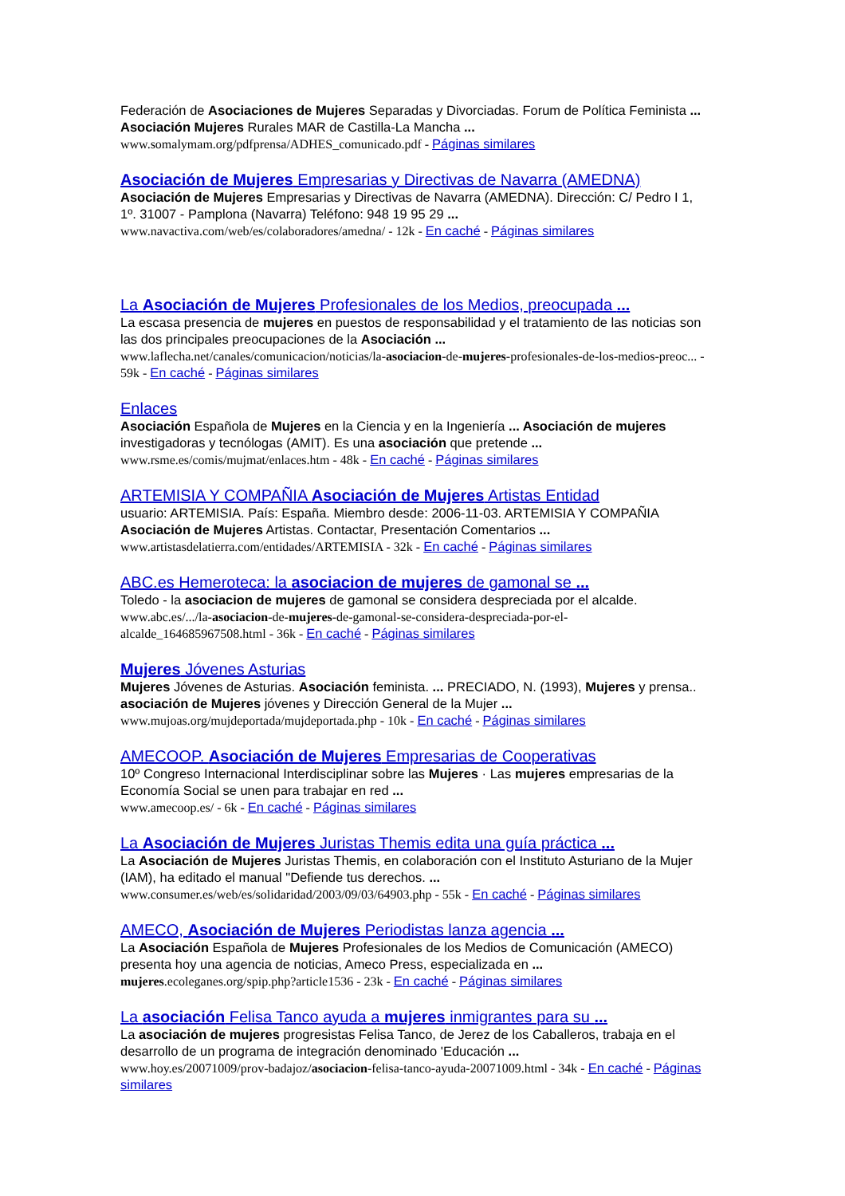Federación de Asociaciones de Mujeres Separadas y Divorciadas. Forum de Política Feminista ... Asociación Mujeres Rurales MAR de Castilla-La Mancha ...
www.somalymam.org/pdfprensa/ADHES_comunicado.pdf - Páginas similares
Asociación de Mujeres Empresarias y Directivas de Navarra (AMEDNA)
Asociación de Mujeres Empresarias y Directivas de Navarra (AMEDNA). Dirección: C/ Pedro I 1, 1º. 31007 - Pamplona (Navarra) Teléfono: 948 19 95 29 ...
www.navactiva.com/web/es/colaboradores/amedna/ - 12k - En caché - Páginas similares
La Asociación de Mujeres Profesionales de los Medios, preocupada ...
La escasa presencia de mujeres en puestos de responsabilidad y el tratamiento de las noticias son las dos principales preocupaciones de la Asociación ...
www.laflecha.net/canales/comunicacion/noticias/la-asociacion-de-mujeres-profesionales-de-los-medios-preoc... - 59k - En caché - Páginas similares
Enlaces
Asociación Española de Mujeres en la Ciencia y en la Ingeniería ... Asociación de mujeres investigadoras y tecnólogas (AMIT). Es una asociación que pretende ...
www.rsme.es/comis/mujmat/enlaces.htm - 48k - En caché - Páginas similares
ARTEMISIA Y COMPAÑIA Asociación de Mujeres Artistas Entidad
usuario: ARTEMISIA. País: España. Miembro desde: 2006-11-03. ARTEMISIA Y COMPAÑIA Asociación de Mujeres Artistas. Contactar, Presentación Comentarios ...
www.artistasdelatierra.com/entidades/ARTEMISIA - 32k - En caché - Páginas similares
ABC.es Hemeroteca: la asociacion de mujeres de gamonal se ...
Toledo - la asociacion de mujeres de gamonal se considera despreciada por el alcalde.
www.abc.es/.../la-asociacion-de-mujeres-de-gamonal-se-considera-despreciada-por-el-alcalde_164685967508.html - 36k - En caché - Páginas similares
Mujeres Jóvenes Asturias
Mujeres Jóvenes de Asturias. Asociación feminista. ... PRECIADO, N. (1993), Mujeres y prensa.. asociación de Mujeres jóvenes y Dirección General de la Mujer ...
www.mujoas.org/mujdeportada/mujdeportada.php - 10k - En caché - Páginas similares
AMECOOP. Asociación de Mujeres Empresarias de Cooperativas
10º Congreso Internacional Interdisciplinar sobre las Mujeres · Las mujeres empresarias de la Economía Social se unen para trabajar en red ...
www.amecoop.es/ - 6k - En caché - Páginas similares
La Asociación de Mujeres Juristas Themis edita una guía práctica ...
La Asociación de Mujeres Juristas Themis, en colaboración con el Instituto Asturiano de la Mujer (IAM), ha editado el manual "Defiende tus derechos. ...
www.consumer.es/web/es/solidaridad/2003/09/03/64903.php - 55k - En caché - Páginas similares
AMECO, Asociación de Mujeres Periodistas lanza agencia ...
La Asociación Española de Mujeres Profesionales de los Medios de Comunicación (AMECO) presenta hoy una agencia de noticias, Ameco Press, especializada en ...
mujeres.ecoleganes.org/spip.php?article1536 - 23k - En caché - Páginas similares
La asociación Felisa Tanco ayuda a mujeres inmigrantes para su ...
La asociación de mujeres progresistas Felisa Tanco, de Jerez de los Caballeros, trabaja en el desarrollo de un programa de integración denominado 'Educación ...
www.hoy.es/20071009/prov-badajoz/asociacion-felisa-tanco-ayuda-20071009.html - 34k - En caché - Páginas similares